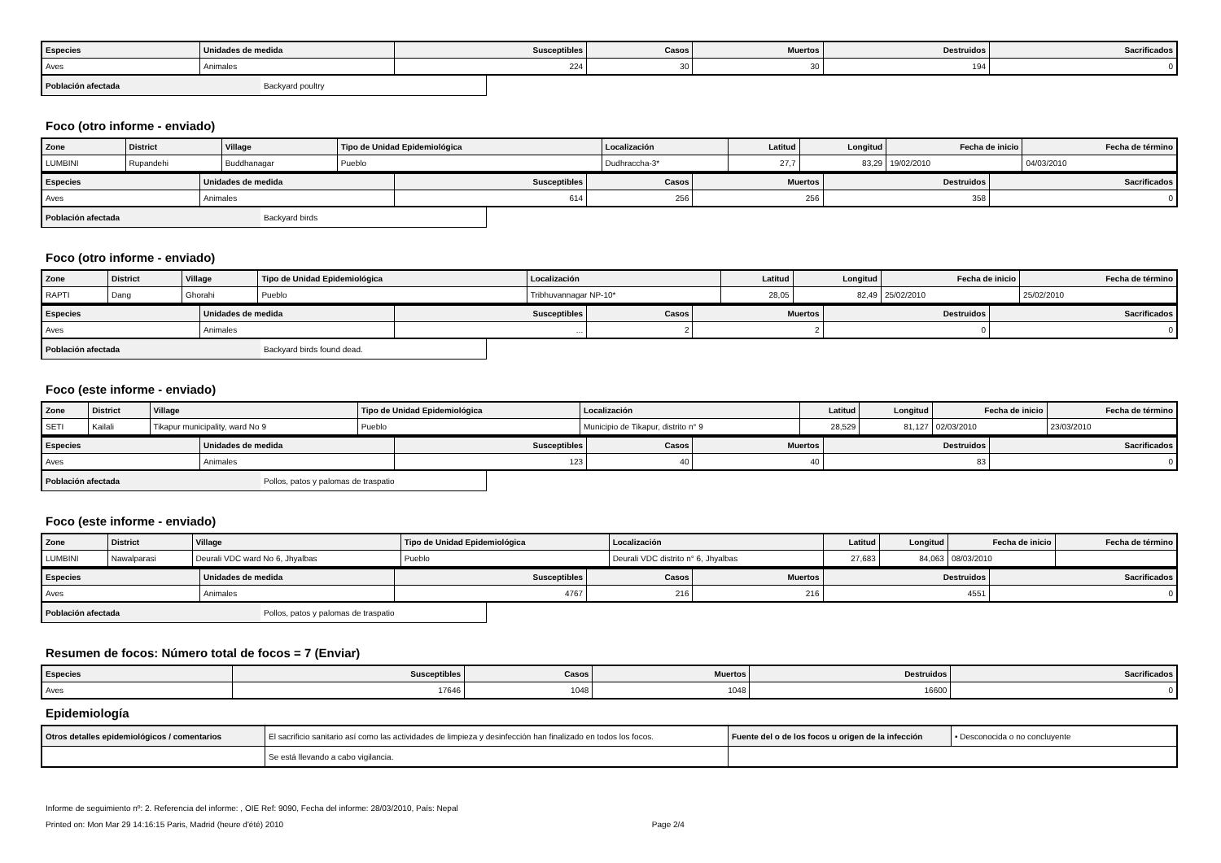| Especies | Unidades de medida | Susceptibles | Casos | Muertos | Destruidos | Sacrificados |
| --- | --- | --- | --- | --- | --- | --- |
| Aves | Animales | 224 | 30 | 30 | 194 | 0 |
| Población afectada | Backyard poultry |
Foco (otro informe - enviado)
| Zone | District | Village | Tipo de Unidad Epidemiológica | Localización | Latitud | Longitud | Fecha de inicio | Fecha de término |
| --- | --- | --- | --- | --- | --- | --- | --- | --- |
| LUMBINI | Rupandehi | Buddhanagar | Pueblo | Dudhraccha-3* | 27,7 | 83,29 | 19/02/2010 | 04/03/2010 |
| Especies | Unidades de medida | Susceptibles | Casos | Muertos | Destruidos | Sacrificados |
| --- | --- | --- | --- | --- | --- | --- |
| Aves | Animales | 614 | 256 | 256 | 358 | 0 |
| Población afectada | Backyard birds |
Foco (otro informe - enviado)
| Zone | District | Village | Tipo de Unidad Epidemiológica | Localización | Latitud | Longitud | Fecha de inicio | Fecha de término |
| --- | --- | --- | --- | --- | --- | --- | --- | --- |
| RAPTI | Dang | Ghorahi | Pueblo | Tribhuvannagar NP-10* | 28,05 | 82,49 | 25/02/2010 | 25/02/2010 |
| Especies | Unidades de medida | Susceptibles | Casos | Muertos | Destruidos | Sacrificados |
| --- | --- | --- | --- | --- | --- | --- |
| Aves | Animales | ... | 2 | 2 | 0 | 0 |
| Población afectada | Backyard birds found dead. |
Foco (este informe - enviado)
| Zone | District | Village | Tipo de Unidad Epidemiológica | Localización | Latitud | Longitud | Fecha de inicio | Fecha de término |
| --- | --- | --- | --- | --- | --- | --- | --- | --- |
| SETI | Kailali | Tikapur municipality, ward No 9 | Pueblo | Municipio de Tikapur, distrito n° 9 | 28,529 | 81,127 | 02/03/2010 | 23/03/2010 |
| Especies | Unidades de medida | Susceptibles | Casos | Muertos | Destruidos | Sacrificados |
| --- | --- | --- | --- | --- | --- | --- |
| Aves | Animales | 123 | 40 | 40 | 83 | 0 |
| Población afectada | Pollos, patos y palomas de traspatio |
Foco (este informe - enviado)
| Zone | District | Village | Tipo de Unidad Epidemiológica | Localización | Latitud | Longitud | Fecha de inicio | Fecha de término |
| --- | --- | --- | --- | --- | --- | --- | --- | --- |
| LUMBINI | Nawalparasi | Deurali VDC ward No 6, Jhyalbas | Pueblo | Deurali VDC distrito n° 6, Jhyalbas | 27,683 | 84,063 | 08/03/2010 | |
| Especies | Unidades de medida | Susceptibles | Casos | Muertos | Destruidos | Sacrificados |
| --- | --- | --- | --- | --- | --- | --- |
| Aves | Animales | 4767 | 216 | 216 | 4551 | 0 |
| Población afectada | Pollos, patos y palomas de traspatio |
Resumen de focos: Número total de focos = 7 (Enviar)
| Especies | Susceptibles | Casos | Muertos | Destruidos | Sacrificados |
| --- | --- | --- | --- | --- | --- |
| Aves | 17646 | 1048 | 1048 | 16600 | 0 |
Epidemiología
| Otros detalles epidemiológicos / comentarios | El sacrificio sanitario así como las actividades de limpieza y desinfección han finalizado en todos los focos. | Fuente del o de los focos u origen de la infección | • Desconocida o no concluyente |
| | Se está llevando a cabo vigilancia. | | |
Informe de seguimiento nº: 2. Referencia del informe: , OIE Ref: 9090, Fecha del informe: 28/03/2010, País: Nepal
Printed on: Mon Mar 29 14:16:15 Paris, Madrid (heure d'été) 2010 Page 2/4